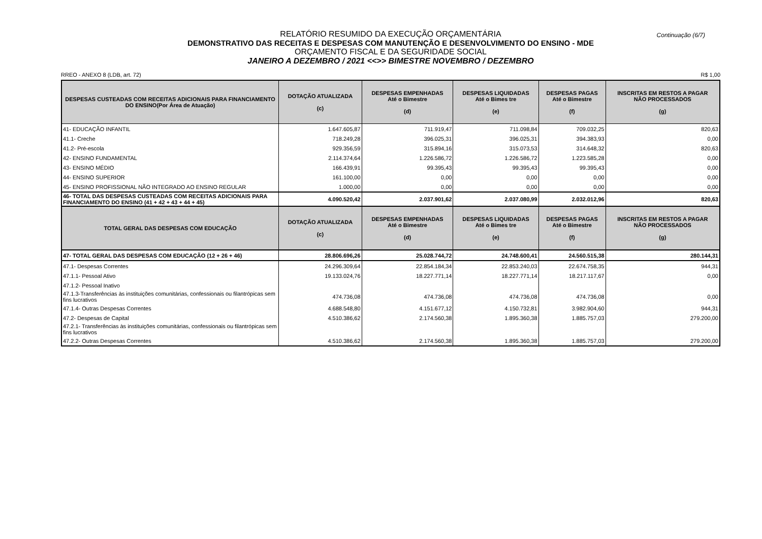Continuação (6/7)
RELATÓRIO RESUMIDO DA EXECUÇÃO ORÇAMENTÁRIA
DEMONSTRATIVO DAS RECEITAS E DESPESAS COM MANUTENÇÃO E DESENVOLVIMENTO DO ENSINO - MDE
ORÇAMENTO FISCAL E DA SEGURIDADE SOCIAL
JANEIRO A DEZEMBRO / 2021 <<>> BIMESTRE NOVEMBRO / DEZEMBRO
RREO - ANEXO 8 (LDB, art. 72) R$ 1,00
| DESPESAS CUSTEADAS COM RECEITAS ADICIONAIS PARA FINANCIAMENTO DO ENSINO(Por Área de Atuação) | DOTAÇÃO ATUALIZADA (c) | DESPESAS EMPENHADAS Até o Bimestre (d) | DESPESAS LIQUIDADAS Até o Bimes tre (e) | DESPESAS PAGAS Até o Bimestre (f) | INSCRITAS EM RESTOS A PAGAR NÃO PROCESSADOS (g) |
| --- | --- | --- | --- | --- | --- |
| 41- EDUCAÇÃO INFANTIL | 1.647.605,87 | 711.919,47 | 711.098,84 | 709.032,25 | 820,63 |
| 41.1- Creche | 718.249,28 | 396.025,31 | 396.025,31 | 394.383,93 | 0,00 |
| 41.2- Pré-escola | 929.356,59 | 315.894,16 | 315.073,53 | 314.648,32 | 820,63 |
| 42- ENSINO FUNDAMENTAL | 2.114.374,64 | 1.226.586,72 | 1.226.586,72 | 1.223.585,28 | 0,00 |
| 43- ENSINO MÉDIO | 166.439,91 | 99.395,43 | 99.395,43 | 99.395,43 | 0,00 |
| 44- ENSINO SUPERIOR | 161.100,00 | 0,00 | 0,00 | 0,00 | 0,00 |
| 45- ENSINO PROFISSIONAL NÃO INTEGRADO AO ENSINO REGULAR | 1.000,00 | 0,00 | 0,00 | 0,00 | 0,00 |
| 46- TOTAL DAS DESPESAS CUSTEADAS COM RECEITAS ADICIONAIS PARA FINANCIAMENTO DO ENSINO (41 + 42 + 43 + 44 + 45) | 4.090.520,42 | 2.037.901,62 | 2.037.080,99 | 2.032.012,96 | 820,63 |
| TOTAL GERAL DAS DESPESAS COM EDUCAÇÃO | DOTAÇÃO ATUALIZADA (c) | DESPESAS EMPENHADAS Até o Bimestre (d) | DESPESAS LIQUIDADAS Até o Bimes tre (e) | DESPESAS PAGAS Até o Bimestre (f) | INSCRITAS EM RESTOS A PAGAR NÃO PROCESSADOS (g) |
| 47- TOTAL GERAL DAS DESPESAS COM EDUCAÇÃO (12 + 26 + 46) | 28.806.696,26 | 25.028.744,72 | 24.748.600,41 | 24.560.515,38 | 280.144,31 |
| 47.1- Despesas Correntes | 24.296.309,64 | 22.854.184,34 | 22.853.240,03 | 22.674.758,35 | 944,31 |
| 47.1.1- Pessoal Ativo | 19.133.024,76 | 18.227.771,14 | 18.227.771,14 | 18.217.117,67 | 0,00 |
| 47.1.2- Pessoal Inativo | | | | | |
| 47.1.3-Transferências às instituições comunitárias, confessionais ou filantrópicas sem fins lucrativos | 474.736,08 | 474.736,08 | 474.736,08 | 474.736,08 | 0,00 |
| 47.1.4- Outras Despesas Correntes | 4.688.548,80 | 4.151.677,12 | 4.150.732,81 | 3.982.904,60 | 944,31 |
| 47.2- Despesas de Capital | 4.510.386,62 | 2.174.560,38 | 1.895.360,38 | 1.885.757,03 | 279.200,00 |
| 47.2.1- Transferências às instituições comunitárias, confessionais ou filantrópicas sem fins lucrativos | | | | | |
| 47.2.2- Outras Despesas Correntes | 4.510.386,62 | 2.174.560,38 | 1.895.360,38 | 1.885.757,03 | 279.200,00 |